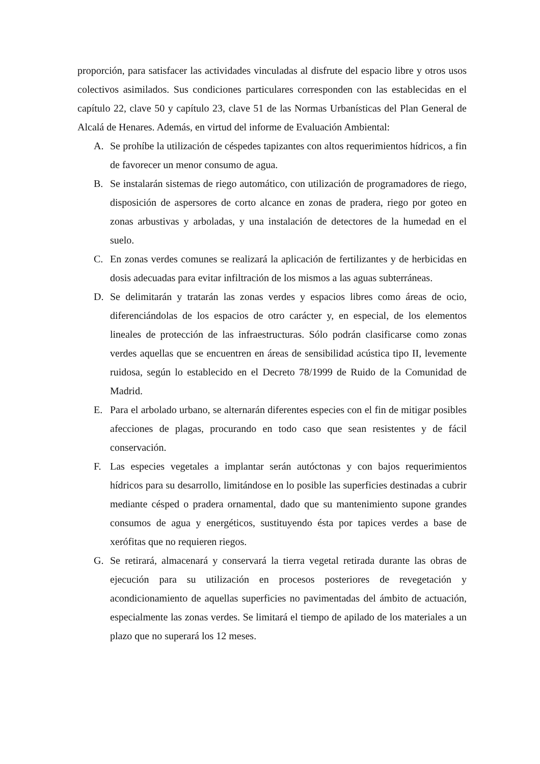proporción, para satisfacer las actividades vinculadas al disfrute del espacio libre y otros usos colectivos asimilados. Sus condiciones particulares corresponden con las establecidas en el capítulo 22, clave 50 y capítulo 23, clave 51 de las Normas Urbanísticas del Plan General de Alcalá de Henares. Además, en virtud del informe de Evaluación Ambiental:
A. Se prohíbe la utilización de céspedes tapizantes con altos requerimientos hídricos, a fin de favorecer un menor consumo de agua.
B. Se instalarán sistemas de riego automático, con utilización de programadores de riego, disposición de aspersores de corto alcance en zonas de pradera, riego por goteo en zonas arbustivas y arboladas, y una instalación de detectores de la humedad en el suelo.
C. En zonas verdes comunes se realizará la aplicación de fertilizantes y de herbicidas en dosis adecuadas para evitar infiltración de los mismos a las aguas subterráneas.
D. Se delimitarán y tratarán las zonas verdes y espacios libres como áreas de ocio, diferenciándolas de los espacios de otro carácter y, en especial, de los elementos lineales de protección de las infraestructuras. Sólo podrán clasificarse como zonas verdes aquellas que se encuentren en áreas de sensibilidad acústica tipo II, levemente ruidosa, según lo establecido en el Decreto 78/1999 de Ruido de la Comunidad de Madrid.
E. Para el arbolado urbano, se alternarán diferentes especies con el fin de mitigar posibles afecciones de plagas, procurando en todo caso que sean resistentes y de fácil conservación.
F. Las especies vegetales a implantar serán autóctonas y con bajos requerimientos hídricos para su desarrollo, limitándose en lo posible las superficies destinadas a cubrir mediante césped o pradera ornamental, dado que su mantenimiento supone grandes consumos de agua y energéticos, sustituyendo ésta por tapices verdes a base de xerófitas que no requieren riegos.
G. Se retirará, almacenará y conservará la tierra vegetal retirada durante las obras de ejecución para su utilización en procesos posteriores de revegetación y acondicionamiento de aquellas superficies no pavimentadas del ámbito de actuación, especialmente las zonas verdes. Se limitará el tiempo de apilado de los materiales a un plazo que no superará los 12 meses.